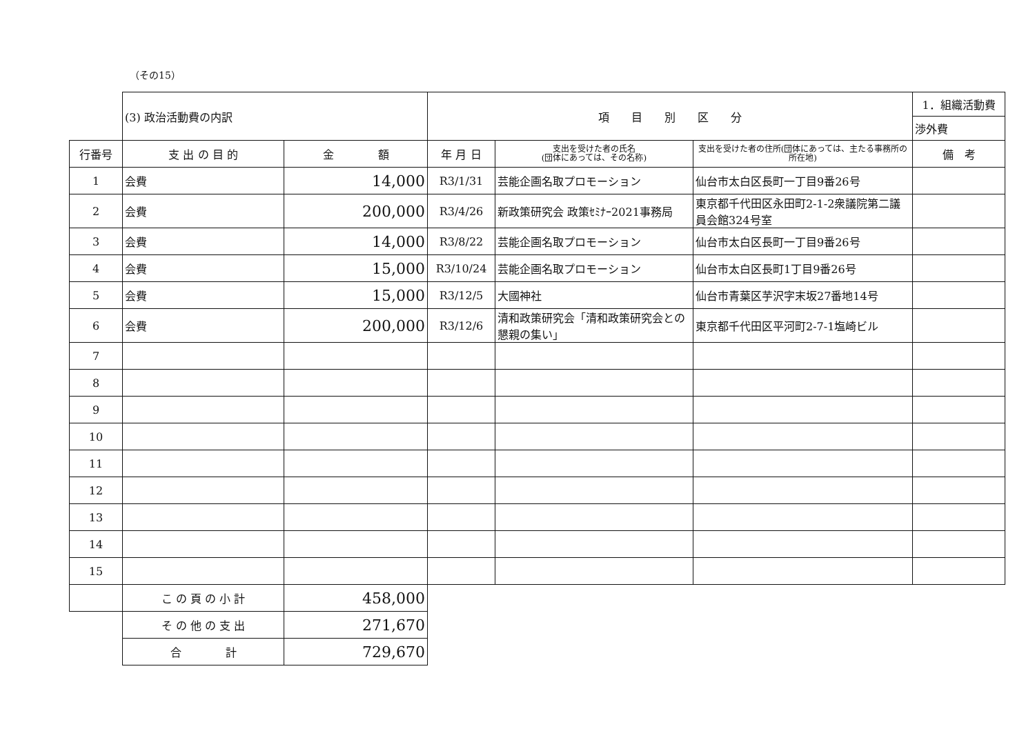（その15）
| | (3) 政治活動費の内訳 | | 項 目 別 区 分 | | | 1．組織活動費 |
| | | | | | | 渉外費 |
| 行番号 | 支 出 の 目 的 | 金 額 | 年 月 日 | 支出を受けた者の氏名 (団体にあっては、その名称) | 支出を受けた者の住所(団体にあっては、主たる事務所の所在地) | 備 考 |
| 1 | 会費 | 14,000 | R3/1/31 | 芸能企画名取プロモーション | 仙台市太白区長町一丁目9番26号 | |
| 2 | 会費 | 200,000 | R3/4/26 | 新政策研究会 政策ｾﾐﾅｰ2021事務局 | 東京都千代田区永田町2-1-2衆議院第二議員会館324号室 | |
| 3 | 会費 | 14,000 | R3/8/22 | 芸能企画名取プロモーション | 仙台市太白区長町一丁目9番26号 | |
| 4 | 会費 | 15,000 | R3/10/24 | 芸能企画名取プロモーション | 仙台市太白区長町1丁目9番26号 | |
| 5 | 会費 | 15,000 | R3/12/5 | 大國神社 | 仙台市青葉区芋沢字末坂27番地14号 | |
| 6 | 会費 | 200,000 | R3/12/6 | 清和政策研究会「清和政策研究会との懇親の集い」 | 東京都千代田区平河町2-7-1塩崎ビル | |
| 7 | | | | | | |
| 8 | | | | | | |
| 9 | | | | | | |
| 10 | | | | | | |
| 11 | | | | | | |
| 12 | | | | | | |
| 13 | | | | | | |
| 14 | | | | | | |
| 15 | | | | | | |
| | こ の 頁 の 小 計 | 458,000 | | | | |
| | そ の 他 の 支 出 | 271,670 | | | | |
| | 合 計 | 729,670 | | | | |